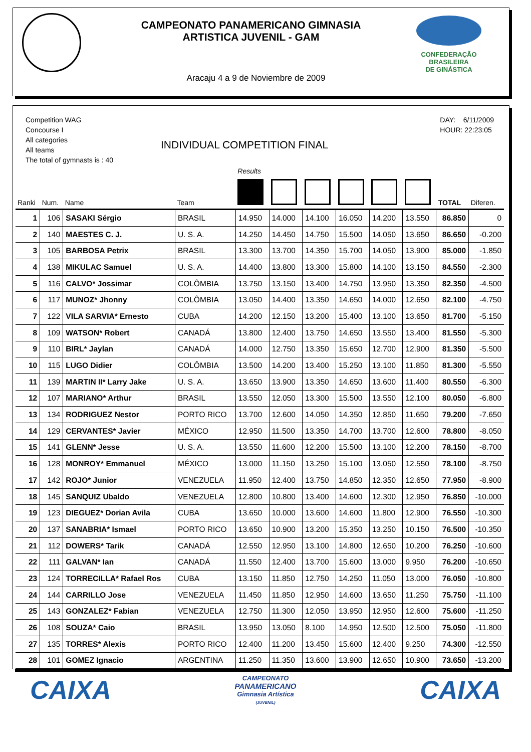CAMPEONATO PANAMERICANO GIMNASIA
ARTISTICA JUVENIL - GAM
CONFEDERAÇÃO BRASILEIRA
DE GINÁSTICA
Aracaju 4 a 9 de Noviembre de 2009
Competition WAG
Concourse I
All categories
All teams
The total of gymnasts is : 40
INDIVIDUAL COMPETITION FINAL
DAY: 6/11/2009
HOUR: 22:23:05
| | | | | Results | | | | | | | |
| --- | --- | --- | --- | --- | --- | --- | --- | --- | --- | --- | --- |
| Ranki | Num. | Name | Team | | | | | | | TOTAL | Diferen. |
| 1 | 106 | SASAKI Sérgio | BRASIL | 14.950 | 14.000 | 14.100 | 16.050 | 14.200 | 13.550 | 86.850 | 0 |
| 2 | 140 | MAESTES C. J. | U. S. A. | 14.250 | 14.450 | 14.750 | 15.500 | 14.050 | 13.650 | 86.650 | -0.200 |
| 3 | 105 | BARBOSA Petrix | BRASIL | 13.300 | 13.700 | 14.350 | 15.700 | 14.050 | 13.900 | 85.000 | -1.850 |
| 4 | 138 | MIKULAC Samuel | U. S. A. | 14.400 | 13.800 | 13.300 | 15.800 | 14.100 | 13.150 | 84.550 | -2.300 |
| 5 | 116 | CALVO* Jossimar | COLÔMBIA | 13.750 | 13.150 | 13.400 | 14.750 | 13.950 | 13.350 | 82.350 | -4.500 |
| 6 | 117 | MUNOZ* Jhonny | COLÔMBIA | 13.050 | 14.400 | 13.350 | 14.650 | 14.000 | 12.650 | 82.100 | -4.750 |
| 7 | 122 | VILA SARVIA* Ernesto | CUBA | 14.200 | 12.150 | 13.200 | 15.400 | 13.100 | 13.650 | 81.700 | -5.150 |
| 8 | 109 | WATSON* Robert | CANADÁ | 13.800 | 12.400 | 13.750 | 14.650 | 13.550 | 13.400 | 81.550 | -5.300 |
| 9 | 110 | BIRL* Jaylan | CANADÁ | 14.000 | 12.750 | 13.350 | 15.650 | 12.700 | 12.900 | 81.350 | -5.500 |
| 10 | 115 | LUGO Didier | COLÔMBIA | 13.500 | 14.200 | 13.400 | 15.250 | 13.100 | 11.850 | 81.300 | -5.550 |
| 11 | 139 | MARTIN II* Larry Jake | U. S. A. | 13.650 | 13.900 | 13.350 | 14.650 | 13.600 | 11.400 | 80.550 | -6.300 |
| 12 | 107 | MARIANO* Arthur | BRASIL | 13.550 | 12.050 | 13.300 | 15.500 | 13.550 | 12.100 | 80.050 | -6.800 |
| 13 | 134 | RODRIGUEZ Nestor | PORTO RICO | 13.700 | 12.600 | 14.050 | 14.350 | 12.850 | 11.650 | 79.200 | -7.650 |
| 14 | 129 | CERVANTES* Javier | MÉXICO | 12.950 | 11.500 | 13.350 | 14.700 | 13.700 | 12.600 | 78.800 | -8.050 |
| 15 | 141 | GLENN* Jesse | U. S. A. | 13.550 | 11.600 | 12.200 | 15.500 | 13.100 | 12.200 | 78.150 | -8.700 |
| 16 | 128 | MONROY* Emmanuel | MÉXICO | 13.000 | 11.150 | 13.250 | 15.100 | 13.050 | 12.550 | 78.100 | -8.750 |
| 17 | 142 | ROJO* Junior | VENEZUELA | 11.950 | 12.400 | 13.750 | 14.850 | 12.350 | 12.650 | 77.950 | -8.900 |
| 18 | 145 | SANQUIZ Ubaldo | VENEZUELA | 12.800 | 10.800 | 13.400 | 14.600 | 12.300 | 12.950 | 76.850 | -10.000 |
| 19 | 123 | DIEGUEZ* Dorian Avila | CUBA | 13.650 | 10.000 | 13.600 | 14.600 | 11.800 | 12.900 | 76.550 | -10.300 |
| 20 | 137 | SANABRIA* Ismael | PORTO RICO | 13.650 | 10.900 | 13.200 | 15.350 | 13.250 | 10.150 | 76.500 | -10.350 |
| 21 | 112 | DOWERS* Tarik | CANADÁ | 12.550 | 12.950 | 13.100 | 14.800 | 12.650 | 10.200 | 76.250 | -10.600 |
| 22 | 111 | GALVAN* Ian | CANADÁ | 11.550 | 12.400 | 13.700 | 15.600 | 13.000 | 9.950 | 76.200 | -10.650 |
| 23 | 124 | TORRECILLA* Rafael Ros | CUBA | 13.150 | 11.850 | 12.750 | 14.250 | 11.050 | 13.000 | 76.050 | -10.800 |
| 24 | 144 | CARRILLO Jose | VENEZUELA | 11.450 | 11.850 | 12.950 | 14.600 | 13.650 | 11.250 | 75.750 | -11.100 |
| 25 | 143 | GONZALEZ* Fabian | VENEZUELA | 12.750 | 11.300 | 12.050 | 13.950 | 12.950 | 12.600 | 75.600 | -11.250 |
| 26 | 108 | SOUZA* Caio | BRASIL | 13.950 | 13.050 | 8.100 | 14.950 | 12.500 | 12.500 | 75.050 | -11.800 |
| 27 | 135 | TORRES* Alexis | PORTO RICO | 12.400 | 11.200 | 13.450 | 15.600 | 12.400 | 9.250 | 74.300 | -12.550 |
| 28 | 101 | GOMEZ Ignacio | ARGENTINA | 11.250 | 11.350 | 13.600 | 13.900 | 12.650 | 10.900 | 73.650 | -13.200 |
CAIXA
CAMPEONATO
PANAMERICANO
Gimnasia Artística
(JUVENIL)
CAIXA